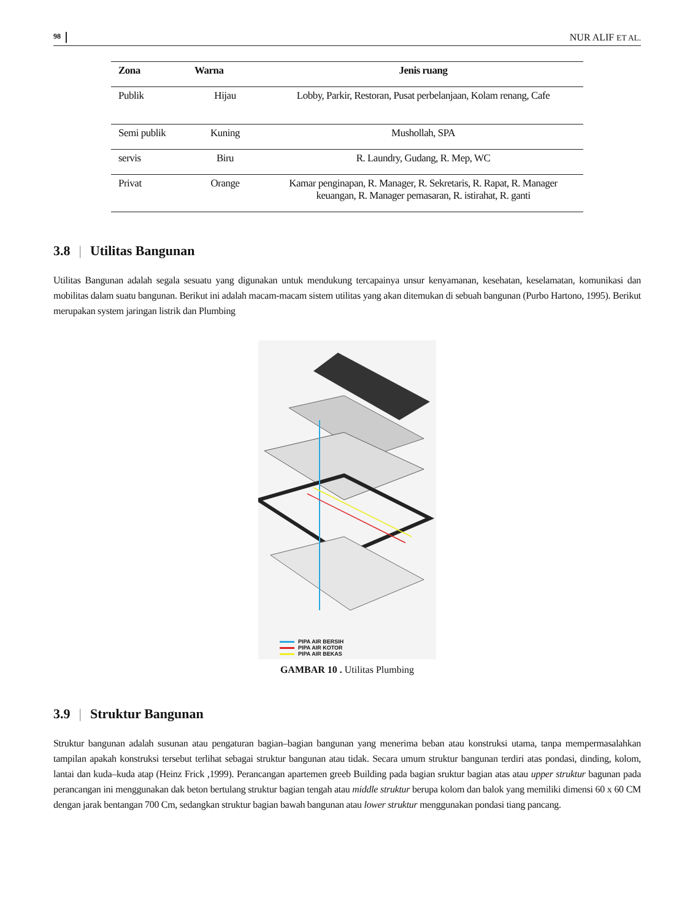98 NUR ALIF ET AL.
| Zona | Warna | Jenis ruang |
| --- | --- | --- |
| Publik | Hijau | Lobby, Parkir, Restoran, Pusat perbelanjaan, Kolam renang, Cafe |
| Semi publik | Kuning | Mushollah, SPA |
| servis | Biru | R. Laundry, Gudang, R. Mep, WC |
| Privat | Orange | Kamar penginapan, R. Manager, R. Sekretaris, R. Rapat, R. Manager keuangan, R. Manager pemasaran, R. istirahat, R. ganti |
3.8 | Utilitas Bangunan
Utilitas Bangunan adalah segala sesuatu yang digunakan untuk mendukung tercapainya unsur kenyamanan, kesehatan, keselamatan, komunikasi dan mobilitas dalam suatu bangunan. Berikut ini adalah macam-macam sistem utilitas yang akan ditemukan di sebuah bangunan (Purbo Hartono, 1995). Berikut merupakan system jaringan listrik dan Plumbing
PIPA AIR BERSIH
PIPA AIR KOTOR
PIPA AIR BEKAS
GAMBAR 10 . Utilitas Plumbing
3.9 | Struktur Bangunan
Struktur bangunan adalah susunan atau pengaturan bagian–bagian bangunan yang menerima beban atau konstruksi utama, tanpa mempermasalahkan tampilan apakah konstruksi tersebut terlihat sebagai struktur bangunan atau tidak. Secara umum struktur bangunan terdiri atas pondasi, dinding, kolom, lantai dan kuda–kuda atap (Heinz Frick ,1999). Perancangan apartemen greeb Building pada bagian sruktur bagian atas atau upper struktur bagunan pada perancangan ini menggunakan dak beton bertulang struktur bagian tengah atau middle struktur berupa kolom dan balok yang memiliki dimensi 60 x 60 CM dengan jarak bentangan 700 Cm, sedangkan struktur bagian bawah bangunan atau lower struktur menggunakan pondasi tiang pancang.